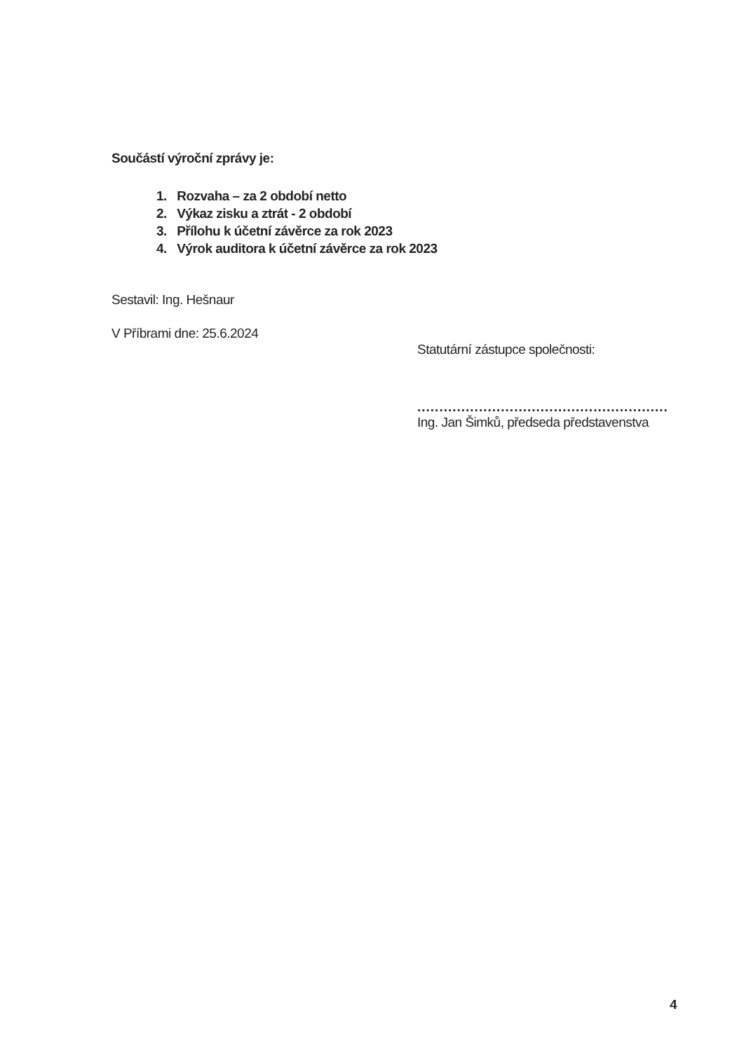Součástí výroční zprávy je:
1. Rozvaha – za 2 období netto
2. Výkaz zisku a ztrát - 2 období
3. Přílohu k účetní závěrce za rok 2023
4. Výrok auditora k účetní závěrce za rok 2023
Sestavil: Ing. Hešnaur
V Příbrami dne: 25.6.2024
Statutární zástupce společnosti:
.........................................................
Ing. Jan Šimků, předseda představenstva
4